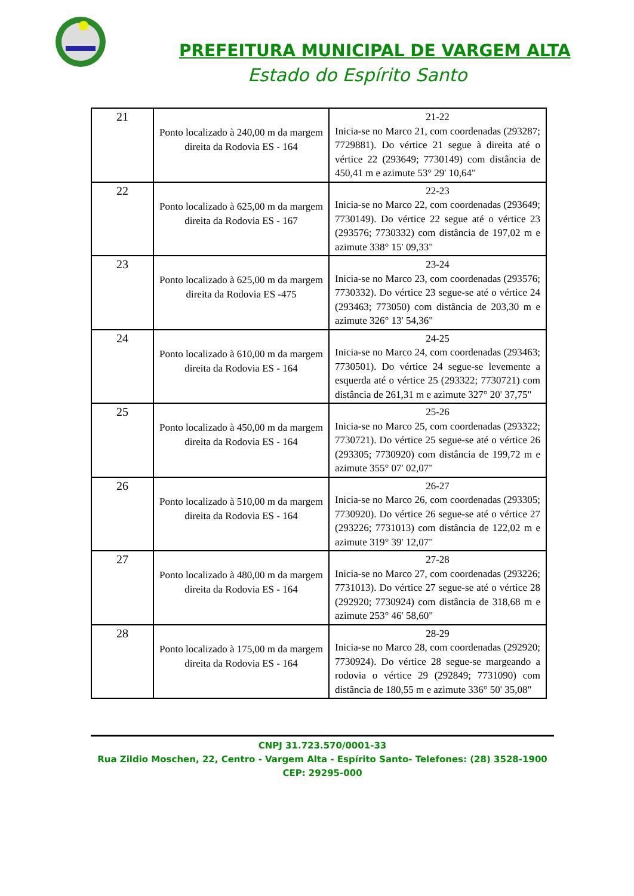PREFEITURA MUNICIPAL DE VARGEM ALTA
Estado do Espírito Santo
| 21 | Ponto localizado à 240,00 m da margem direita da Rodovia ES - 164 | 21-22 Inicia-se no Marco 21, com coordenadas (293287; 7729881). Do vértice 21 segue à direita até o vértice 22 (293649; 7730149) com distância de 450,41 m e azimute 53° 29' 10,64" |
| 22 | Ponto localizado à 625,00 m da margem direita da Rodovia ES - 167 | 22-23 Inicia-se no Marco 22, com coordenadas (293649; 7730149). Do vértice 22 segue até o vértice 23 (293576; 7730332) com distância de 197,02 m e azimute 338° 15' 09,33" |
| 23 | Ponto localizado à 625,00 m da margem direita da Rodovia ES -475 | 23-24 Inicia-se no Marco 23, com coordenadas (293576; 7730332). Do vértice 23 segue-se até o vértice 24 (293463; 773050) com distância de 203,30 m e azimute 326° 13' 54,36" |
| 24 | Ponto localizado à 610,00 m da margem direita da Rodovia ES - 164 | 24-25 Inicia-se no Marco 24, com coordenadas (293463; 7730501). Do vértice 24 segue-se levemente a esquerda até o vértice 25 (293322; 7730721) com distância de 261,31 m e azimute 327° 20' 37,75" |
| 25 | Ponto localizado à 450,00 m da margem direita da Rodovia ES - 164 | 25-26 Inicia-se no Marco 25, com coordenadas (293322; 7730721). Do vértice 25 segue-se até o vértice 26 (293305; 7730920) com distância de 199,72 m e azimute 355° 07' 02,07" |
| 26 | Ponto localizado à 510,00 m da margem direita da Rodovia ES - 164 | 26-27 Inicia-se no Marco 26, com coordenadas (293305; 7730920). Do vértice 26 segue-se até o vértice 27 (293226; 7731013) com distância de 122,02 m e azimute 319° 39' 12,07" |
| 27 | Ponto localizado à 480,00 m da margem direita da Rodovia ES - 164 | 27-28 Inicia-se no Marco 27, com coordenadas (293226; 7731013). Do vértice 27 segue-se até o vértice 28 (292920; 7730924) com distância de 318,68 m e azimute 253° 46' 58,60" |
| 28 | Ponto localizado à 175,00 m da margem direita da Rodovia ES - 164 | 28-29 Inicia-se no Marco 28, com coordenadas (292920; 7730924). Do vértice 28 segue-se margeando a rodovia o vértice 29 (292849; 7731090) com distância de 180,55 m e azimute 336° 50' 35,08" |
CNPJ 31.723.570/0001-33
Rua Zildio Moschen, 22, Centro - Vargem Alta - Espírito Santo- Telefones: (28) 3528-1900
CEP: 29295-000